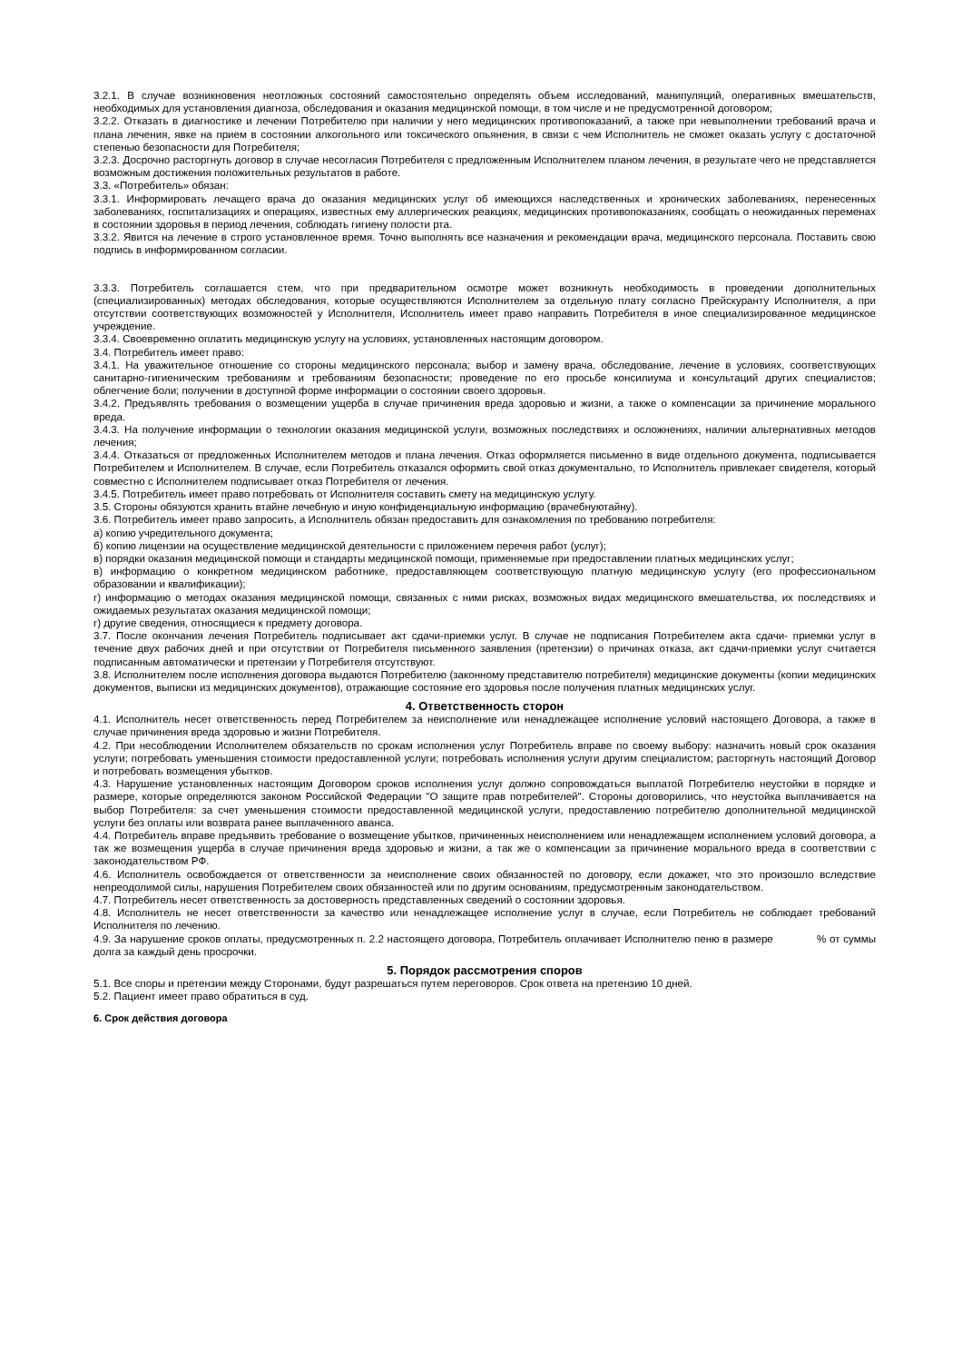3.2.1. В случае возникновения неотложных состояний самостоятельно определять объем исследований, манипуляций, оперативных вмешательств, необходимых для установления диагноза, обследования и оказания медицинской помощи, в том числе и не предусмотренной договором;
3.2.2. Отказать в диагностике и лечении Потребителю при наличии у него медицинских противопоказаний, а также при невыполнении требований врача и плана лечения, явке на прием в состоянии алкогольного или токсического опьянения, в связи с чем Исполнитель не сможет оказать услугу с достаточной степенью безопасности для Потребителя;
3.2.3. Досрочно расторгнуть договор в случае несогласия Потребителя с предложенным Исполнителем планом лечения, в результате чего не представляется возможным достижения положительных результатов в работе.
3.3. «Потребитель» обязан:
3.3.1. Информировать лечащего врача до оказания медицинских услуг об имеющихся наследственных и хронических заболеваниях, перенесенных заболеваниях, госпитализациях и операциях, известных ему аллергических реакциях, медицинских противопоказаниях, сообщать о неожиданных переменах в состоянии здоровья в период лечения, соблюдать гигиену полости рта.
3.3.2. Явится на лечение в строго установленное время. Точно выполнять все назначения и рекомендации врача, медицинского персонала. Поставить свою подпись в информированном согласии.
3.3.3. Потребитель соглашается стем, что при предварительном осмотре может возникнуть необходимость в проведении дополнительных (специализированных) методах обследования, которые осуществляются Исполнителем за отдельную плату согласно Прейскуранту Исполнителя, а при отсутствии соответствующих возможностей у Исполнителя, Исполнитель имеет право направить Потребителя в иное специализированное медицинское учреждение.
3.3.4. Своевременно оплатить медицинскую услугу на условиях, установленных настоящим договором.
3.4. Потребитель имеет право:
3.4.1. На уважительное отношение со стороны медицинского персонала; выбор и замену врача, обследование, лечение в условиях, соответствующих санитарно-гигиеническим требованиям и требованиям безопасности; проведение по его просьбе консилиума и консультаций других специалистов; облегчение боли; получении в доступной форме информации о состоянии своего здоровья.
3.4.2. Предъявлять требования о возмещении ущерба в случае причинения вреда здоровью и жизни, а также о компенсации за причинение морального вреда.
3.4.3. На получение информации о технологии оказания медицинской услуги, возможных последствиях и осложнениях, наличии альтернативных методов лечения;
3.4.4. Отказаться от предложенных Исполнителем методов и плана лечения. Отказ оформляется письменно в виде отдельного документа, подписывается Потребителем и Исполнителем. В случае, если Потребитель отказался оформить свой отказ документально, то Исполнитель привлекает свидетеля, который совместно с Исполнителем подписывает отказ Потребителя от лечения.
3.4.5. Потребитель имеет право потребовать от Исполнителя составить смету на медицинскую услугу.
3.5. Стороны обязуются хранить втайне лечебную и иную конфиденциальную информацию (врачебнуютайну).
3.6. Потребитель имеет право запросить, а Исполнитель обязан предоставить для ознакомления по требованию потребителя:
а) копию учредительного документа;
б) копию лицензии на осуществление медицинской деятельности с приложением перечня работ (услуг);
в) порядки оказания медицинской помощи и стандарты медицинской помощи, применяемые при предоставлении платных медицинских услуг;
в) информацию о конкретном медицинском работнике, предоставляющем соответствующую платную медицинскую услугу (его профессиональном образовании и квалификации);
г) информацию о методах оказания медицинской помощи, связанных с ними рисках, возможных видах медицинского вмешательства, их последствиях и ожидаемых результатах оказания медицинской помощи;
г) другие сведения, относящиеся к предмету договора.
3.7. После окончания лечения Потребитель подписывает акт сдачи-приемки услуг. В случае не подписания Потребителем акта сдачи- приемки услуг в течение двух рабочих дней и при отсутствии от Потребителя письменного заявления (претензии) о причинах отказа, акт сдачи-приемки услуг считается подписанным автоматически и претензии у Потребителя отсутствуют.
3.8. Исполнителем после исполнения договора выдаются Потребителю (законному представителю потребителя) медицинские документы (копии медицинских документов, выписки из медицинских документов), отражающие состояние его здоровья после получения платных медицинских услуг.
4. Ответственность сторон
4.1. Исполнитель несет ответственность перед Потребителем за неисполнение или ненадлежащее исполнение условий настоящего Договора, а также в случае причинения вреда здоровью и жизни Потребителя.
4.2. При несоблюдении Исполнителем обязательств по срокам исполнения услуг Потребитель вправе по своему выбору: назначить новый срок оказания услуги; потребовать уменьшения стоимости предоставленной услуги; потребовать исполнения услуги другим специалистом; расторгнуть настоящий Договор и потребовать возмещения убытков.
4.3. Нарушение установленных настоящим Договором сроков исполнения услуг должно сопровождаться выплатой Потребителю неустойки в порядке и размере, которые определяются законом Российской Федерации "О защите прав потребителей". Стороны договорились, что неустойка выплачивается на выбор Потребителя: за счет уменьшения стоимости предоставленной медицинской услуги, предоставлению потребителю дополнительной медицинской услуги без оплаты или возврата ранее выплаченного аванса.
4.4. Потребитель вправе предъявить требование о возмещение убытков, причиненных неисполнением или ненадлежащем исполнением условий договора, а так же возмещения ущерба в случае причинения вреда здоровью и жизни, а так же о компенсации за причинение морального вреда в соответствии с законодательством РФ.
4.6. Исполнитель освобождается от ответственности за неисполнение своих обязанностей по договору, если докажет, что это произошло вследствие непреодолимой силы, нарушения Потребителем своих обязанностей или по другим основаниям, предусмотренным законодательством.
4.7. Потребитель несет ответственность за достоверность представленных сведений о состоянии здоровья.
4.8. Исполнитель не несет ответственности за качество или ненадлежащее исполнение услуг в случае, если Потребитель не соблюдает требований Исполнителя по лечению.
4.9. За нарушение сроков оплаты, предусмотренных п. 2.2 настоящего договора, Потребитель оплачивает Исполнителю пеню в размере % от суммы долга за каждый день просрочки.
5. Порядок рассмотрения споров
5.1. Все споры и претензии между Сторонами, будут разрешаться путем переговоров. Срок ответа на претензию 10 дней.
5.2. Пациент имеет право обратиться в суд.
6. Срок действия договора